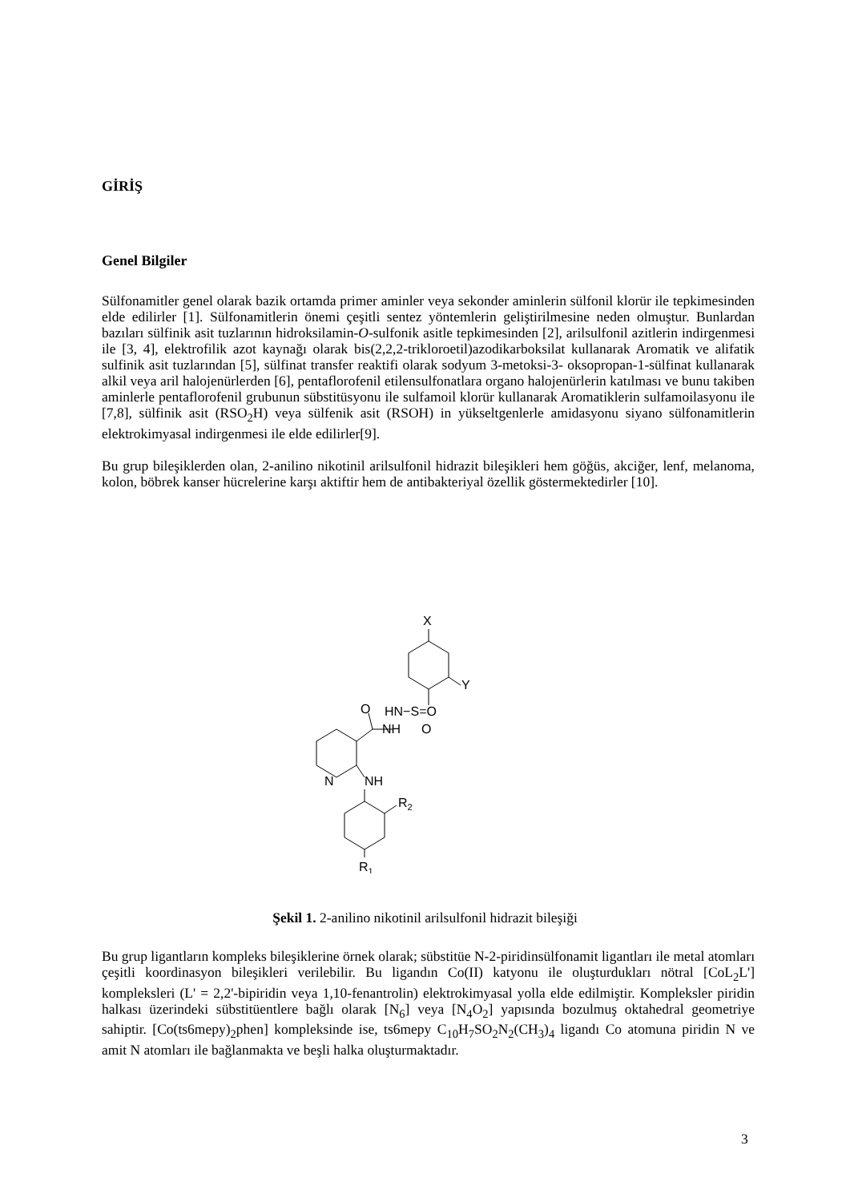GİRİŞ
Genel Bilgiler
Sülfonamitler genel olarak bazik ortamda primer aminler veya sekonder aminlerin sülfonil klorür ile tepkimesinden elde edilirler [1]. Sülfonamitlerin önemi çeşitli sentez yöntemlerin geliştirilmesine neden olmuştur. Bunlardan bazıları sülfinik asit tuzlarının hidroksilamin-O-sulfonik asitle tepkimesinden [2], arilsulfonil azitlerin indirgenmesi ile [3, 4], elektrofilik azot kaynağı olarak bis(2,2,2-trikloroetil)azodikarboksilat kullanarak Aromatik ve alifatik sulfinik asit tuzlarından [5], sülfinat transfer reaktifi olarak sodyum 3-metoksi-3- oksopropan-1-sülfinat kullanarak alkil veya aril halojenürlerden [6], pentaflorofenil etilensulfonatlara organo halojenürlerin katılması ve bunu takiben aminlerle pentaflorofenil grubunun sübstitüsyonu ile sulfamoil klorür kullanarak Aromatiklerin sulfamoilasyonu ile [7,8], sülfinik asit (RSO<sub>2</sub>H) veya sülfenik asit (RSOH) in yükseltgenlerle amidasyonu siyano sülfonamitlerin elektrokimyasal indirgenmesi ile elde edilirler[9].
Bu grup bileşiklerden olan, 2-anilino nikotinil arilsulfonil hidrazit bileşikleri hem göğüs, akciğer, lenf, melanoma, kolon, böbrek kanser hücrelerine karşı aktiftir hem de antibakteriyal özellik göstermektedirler [10].
X
Y
O
HN−S=O
NH
O
N
NH
R2
R1
Şekil 1. 2-anilino nikotinil arilsulfonil hidrazit bileşiği
Bu grup ligantların kompleks bileşiklerine örnek olarak; sübstitüe N-2-piridinsülfonamit ligantları ile metal atomları çeşitli koordinasyon bileşikleri verilebilir. Bu ligandın Co(II) katyonu ile oluşturdukları nötral [CoL<sub>2</sub>L'] kompleksleri (L' = 2,2'-bipiridin veya 1,10-fenantrolin) elektrokimyasal yolla elde edilmiştir. Kompleksler piridin halkası üzerindeki sübstitüentlere bağlı olarak [N<sub>6</sub>] veya [N<sub>4</sub>O<sub>2</sub>] yapısında bozulmuş oktahedral geometriye sahiptir. [Co(ts6mepy)<sub>2</sub>phen] kompleksinde ise, ts6mepy C<sub>10</sub>H<sub>7</sub>SO<sub>2</sub>N<sub>2</sub>(CH<sub>3</sub>)<sub>4</sub> ligandı Co atomuna piridin N ve amit N atomları ile bağlanmakta ve beşli halka oluşturmaktadır.
3